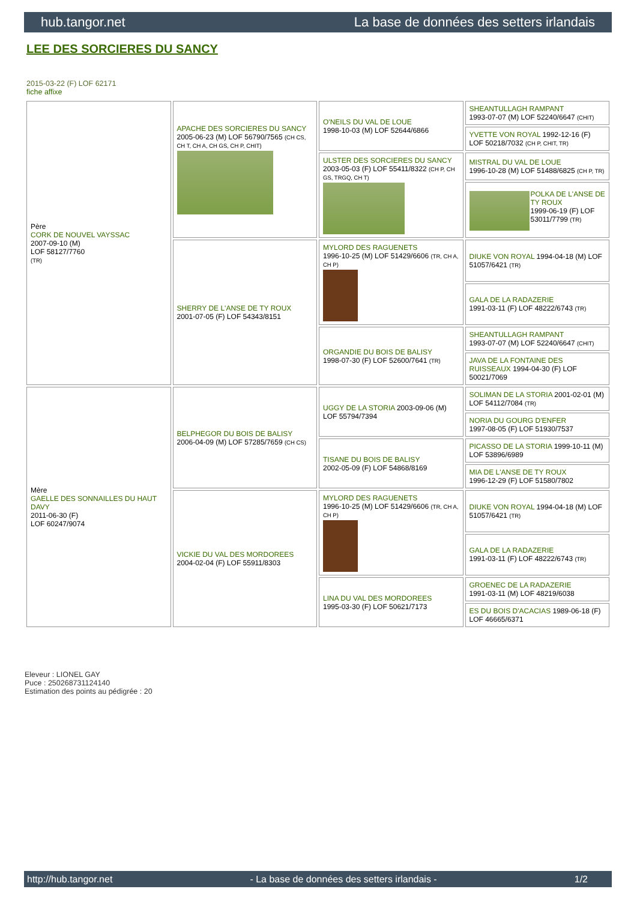hub.tangor.net La base de données des setters irlandais
LEE DES SORCIERES DU SANCY
2015-03-22 (F) LOF 62171
fiche affixe
| Père CORK DE NOUVEL VAYSSAC 2007-09-10 (M) LOF 58127/7760 (TR) | APACHE DES SORCIERES DU SANCY 2005-06-23 (M) LOF 56790/7565 (CH CS, CH T, CH A, CH GS, CH P, CHIT) | O'NEILS DU VAL DE LOUE 1998-10-03 (M) LOF 52644/6866 | SHEANTULLAGH RAMPANT 1993-07-07 (M) LOF 52240/6647 (CHIT) |
| | | | YVETTE VON ROYAL 1992-12-16 (F) LOF 50218/7032 (CH P, CHIT, TR) |
| | | ULSTER DES SORCIERES DU SANCY 2003-05-03 (F) LOF 55411/8322 (CH P, CH GS, TRGQ, CH T) | MISTRAL DU VAL DE LOUE 1996-10-28 (M) LOF 51488/6825 (CH P, TR) |
| | | | POLKA DE L'ANSE DE TY ROUX 1999-06-19 (F) LOF 53011/7799 (TR) |
| | SHERRY DE L'ANSE DE TY ROUX 2001-07-05 (F) LOF 54343/8151 | MYLORD DES RAGUENETS 1996-10-25 (M) LOF 51429/6606 (TR, CH A, CH P) | DIUKE VON ROYAL 1994-04-18 (M) LOF 51057/6421 (TR) |
| | | | GALA DE LA RADAZERIE 1991-03-11 (F) LOF 48222/6743 (TR) |
| | | ORGANDIE DU BOIS DE BALISY 1998-07-30 (F) LOF 52600/7641 (TR) | SHEANTULLAGH RAMPANT 1993-07-07 (M) LOF 52240/6647 (CHIT) |
| | | | JAVA DE LA FONTAINE DES RUISSEAUX 1994-04-30 (F) LOF 50021/7069 |
| Mère GAELLE DES SONNAILLES DU HAUT DAVY 2011-06-30 (F) LOF 60247/9074 | BELPHEGOR DU BOIS DE BALISY 2006-04-09 (M) LOF 57285/7659 (CH CS) | UGGY DE LA STORIA 2003-09-06 (M) LOF 55794/7394 | SOLIMAN DE LA STORIA 2001-02-01 (M) LOF 54112/7084 (TR) |
| | | | NORIA DU GOURG D'ENFER 1997-08-05 (F) LOF 51930/7537 |
| | | TISANE DU BOIS DE BALISY 2002-05-09 (F) LOF 54868/8169 | PICASSO DE LA STORIA 1999-10-11 (M) LOF 53896/6989 |
| | | | MIA DE L'ANSE DE TY ROUX 1996-12-29 (F) LOF 51580/7802 |
| | VICKIE DU VAL DES MORDOREES 2004-02-04 (F) LOF 55911/8303 | MYLORD DES RAGUENETS 1996-10-25 (M) LOF 51429/6606 (TR, CH A, CH P) | DIUKE VON ROYAL 1994-04-18 (M) LOF 51057/6421 (TR) |
| | | | GALA DE LA RADAZERIE 1991-03-11 (F) LOF 48222/6743 (TR) |
| | | LINA DU VAL DES MORDOREES 1995-03-30 (F) LOF 50621/7173 | GROENEC DE LA RADAZERIE 1991-03-11 (M) LOF 48219/6038 |
| | | | ES DU BOIS D'ACACIAS 1989-06-18 (F) LOF 46665/6371 |
Eleveur : LIONEL GAY
Puce : 250268731124140
Estimation des points au pédigrée : 20
http://hub.tangor.net - La base de données des setters irlandais - 1/2